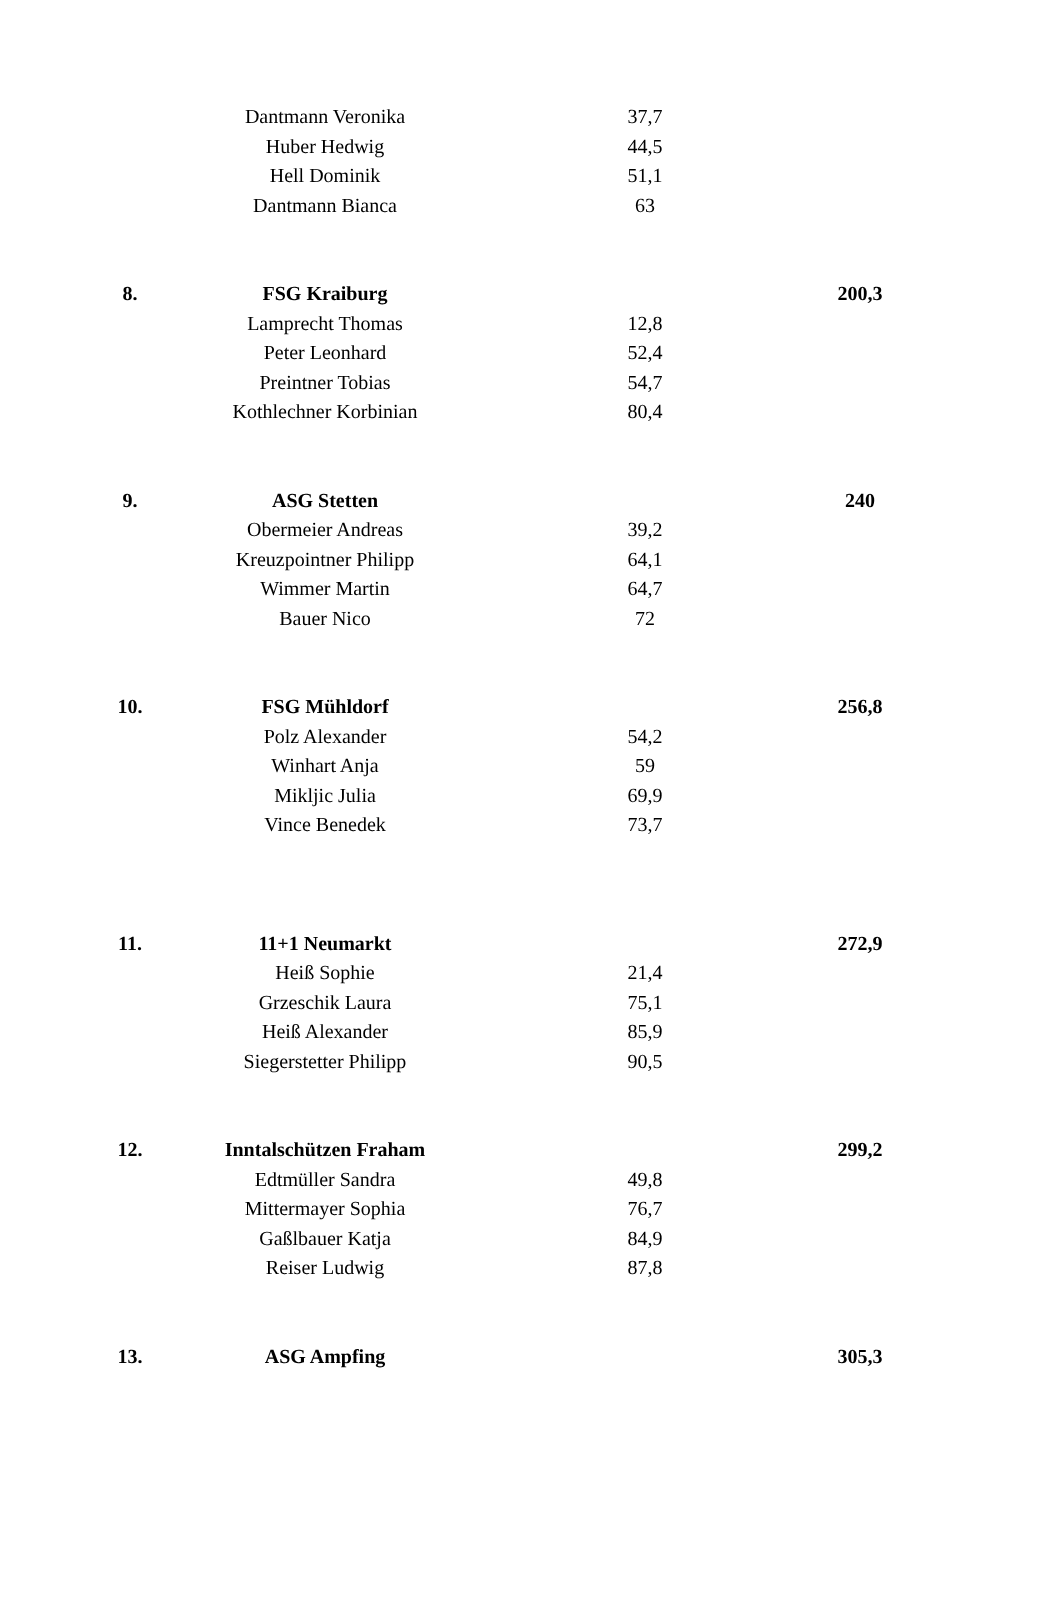| | Dantmann Veronika | 37,7 | |
| | Huber Hedwig | 44,5 | |
| | Hell Dominik | 51,1 | |
| | Dantmann Bianca | 63 | |
| 8. | FSG Kraiburg | | 200,3 |
| | Lamprecht Thomas | 12,8 | |
| | Peter Leonhard | 52,4 | |
| | Preintner Tobias | 54,7 | |
| | Kothlechner Korbinian | 80,4 | |
| 9. | ASG Stetten | | 240 |
| | Obermeier Andreas | 39,2 | |
| | Kreuzpointner Philipp | 64,1 | |
| | Wimmer Martin | 64,7 | |
| | Bauer Nico | 72 | |
| 10. | FSG Mühldorf | | 256,8 |
| | Polz Alexander | 54,2 | |
| | Winhart Anja | 59 | |
| | Mikljic Julia | 69,9 | |
| | Vince Benedek | 73,7 | |
| 11. | 11+1 Neumarkt | | 272,9 |
| | Heiß Sophie | 21,4 | |
| | Grzeschik Laura | 75,1 | |
| | Heiß Alexander | 85,9 | |
| | Siegerstetter Philipp | 90,5 | |
| 12. | Inntalschützen Fraham | | 299,2 |
| | Edtmüller Sandra | 49,8 | |
| | Mittermayer Sophia | 76,7 | |
| | Gaßlbauer Katja | 84,9 | |
| | Reiser Ludwig | 87,8 | |
| 13. | ASG Ampfing | | 305,3 |